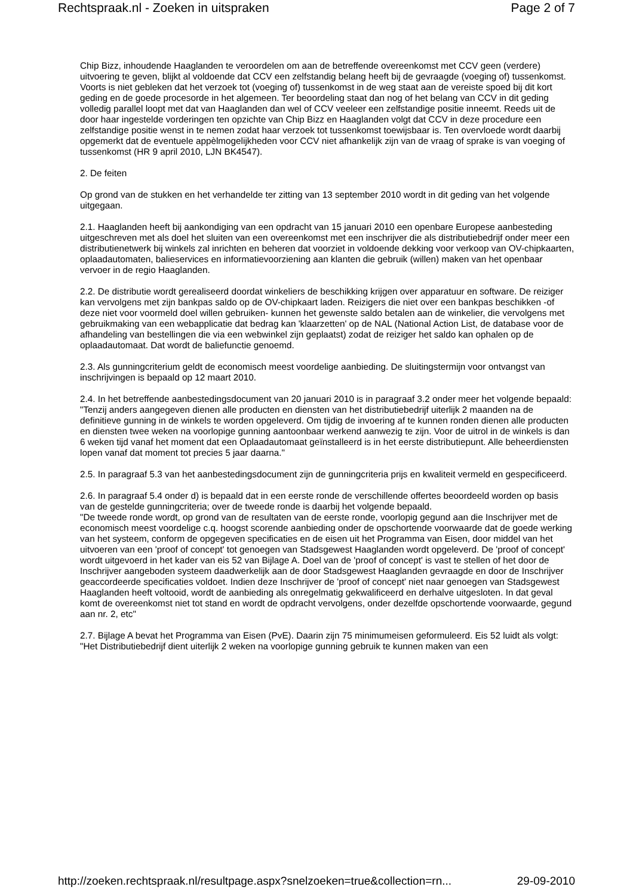Rechtspraak.nl - Zoeken in uitspraken Page 2 of 7
Chip Bizz, inhoudende Haaglanden te veroordelen om aan de betreffende overeenkomst met CCV geen (verdere) uitvoering te geven, blijkt al voldoende dat CCV een zelfstandig belang heeft bij de gevraagde (voeging of) tussenkomst. Voorts is niet gebleken dat het verzoek tot (voeging of) tussenkomst in de weg staat aan de vereiste spoed bij dit kort geding en de goede procesorde in het algemeen. Ter beoordeling staat dan nog of het belang van CCV in dit geding volledig parallel loopt met dat van Haaglanden dan wel of CCV veeleer een zelfstandige positie inneemt. Reeds uit de door haar ingestelde vorderingen ten opzichte van Chip Bizz en Haaglanden volgt dat CCV in deze procedure een zelfstandige positie wenst in te nemen zodat haar verzoek tot tussenkomst toewijsbaar is. Ten overvloede wordt daarbij opgemerkt dat de eventuele appèlmogelijkheden voor CCV niet afhankelijk zijn van de vraag of sprake is van voeging of tussenkomst (HR 9 april 2010, LJN BK4547).
2. De feiten
Op grond van de stukken en het verhandelde ter zitting van 13 september 2010 wordt in dit geding van het volgende uitgegaan.
2.1. Haaglanden heeft bij aankondiging van een opdracht van 15 januari 2010 een openbare Europese aanbesteding uitgeschreven met als doel het sluiten van een overeenkomst met een inschrijver die als distributiebedrijf onder meer een distributienetwerk bij winkels zal inrichten en beheren dat voorziet in voldoende dekking voor verkoop van OV-chipkaarten, oplaadautomaten, balieservices en informatievoorziening aan klanten die gebruik (willen) maken van het openbaar vervoer in de regio Haaglanden.
2.2. De distributie wordt gerealiseerd doordat winkeliers de beschikking krijgen over apparatuur en software. De reiziger kan vervolgens met zijn bankpas saldo op de OV-chipkaart laden. Reizigers die niet over een bankpas beschikken -of deze niet voor voormeld doel willen gebruiken- kunnen het gewenste saldo betalen aan de winkelier, die vervolgens met gebruikmaking van een webapplicatie dat bedrag kan 'klaarzetten' op de NAL (National Action List, de database voor de afhandeling van bestellingen die via een webwinkel zijn geplaatst) zodat de reiziger het saldo kan ophalen op de oplaadautomaat. Dat wordt de baliefunctie genoemd.
2.3. Als gunningcriterium geldt de economisch meest voordelige aanbieding. De sluitingstermijn voor ontvangst van inschrijvingen is bepaald op 12 maart 2010.
2.4. In het betreffende aanbestedingsdocument van 20 januari 2010 is in paragraaf 3.2 onder meer het volgende bepaald:
"Tenzij anders aangegeven dienen alle producten en diensten van het distributiebedrijf uiterlijk 2 maanden na de definitieve gunning in de winkels te worden opgeleverd. Om tijdig de invoering af te kunnen ronden dienen alle producten en diensten twee weken na voorlopige gunning aantoonbaar werkend aanwezig te zijn. Voor de uitrol in de winkels is dan 6 weken tijd vanaf het moment dat een Oplaadautomaat geïnstalleerd is in het eerste distributiepunt. Alle beheerdiensten lopen vanaf dat moment tot precies 5 jaar daarna."
2.5. In paragraaf 5.3 van het aanbestedingsdocument zijn de gunningcriteria prijs en kwaliteit vermeld en gespecificeerd.
2.6. In paragraaf 5.4 onder d) is bepaald dat in een eerste ronde de verschillende offertes beoordeeld worden op basis van de gestelde gunningcriteria; over de tweede ronde is daarbij het volgende bepaald.
"De tweede ronde wordt, op grond van de resultaten van de eerste ronde, voorlopig gegund aan die Inschrijver met de economisch meest voordelige c.q. hoogst scorende aanbieding onder de opschortende voorwaarde dat de goede werking van het systeem, conform de opgegeven specificaties en de eisen uit het Programma van Eisen, door middel van het uitvoeren van een 'proof of concept' tot genoegen van Stadsgewest Haaglanden wordt opgeleverd. De 'proof of concept' wordt uitgevoerd in het kader van eis 52 van Bijlage A. Doel van de 'proof of concept' is vast te stellen of het door de Inschrijver aangeboden systeem daadwerkelijk aan de door Stadsgewest Haaglanden gevraagde en door de Inschrijver geaccordeerde specificaties voldoet. Indien deze Inschrijver de 'proof of concept' niet naar genoegen van Stadsgewest Haaglanden heeft voltooid, wordt de aanbieding als onregelmatig gekwalificeerd en derhalve uitgesloten. In dat geval komt de overeenkomst niet tot stand en wordt de opdracht vervolgens, onder dezelfde opschortende voorwaarde, gegund aan nr. 2, etc"
2.7. Bijlage A bevat het Programma van Eisen (PvE). Daarin zijn 75 minimumeisen geformuleerd. Eis 52 luidt als volgt:
"Het Distributiebedrijf dient uiterlijk 2 weken na voorlopige gunning gebruik te kunnen maken van een
http://zoeken.rechtspraak.nl/resultpage.aspx?snelzoeken=true&collection=rn... 29-09-2010